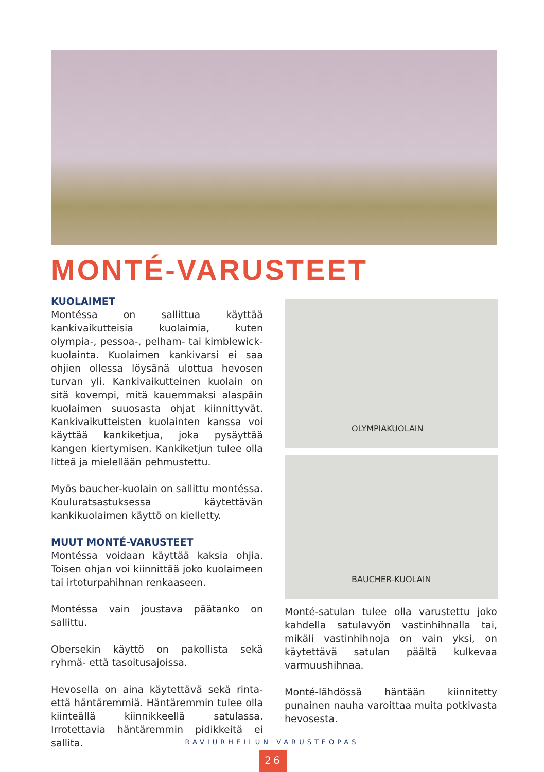MONTÉ-VARUSTEET
KUOLAIMET
Montéssa on sallittua käyttää kankivaikutteisia kuolaimia, kuten olympia-, pessoa-, pelham- tai kimblewick-kuolainta. Kuolaimen kankivarsi ei saa ohjien ollessa löysänä ulottua hevosen turvan yli. Kankivaikutteinen kuolain on sitä kovempi, mitä kauemmaksi alaspäin kuolaimen suuosasta ohjat kiinnittyvät. Kankivaikutteisten kuolainten kanssa voi käyttää kankiketjua, joka pysäyttää kangen kiertymisen. Kankiketjun tulee olla litteä ja mielellään pehmustettu.
Myös baucher-kuolain on sallittu montéssa. Kouluratsastuksessa käytettävän kankikuolaimen käyttö on kielletty.
MUUT MONTÉ-VARUSTEET
Montéssa voidaan käyttää kaksia ohjia. Toisen ohjan voi kiinnittää joko kuolaimeen tai irtoturpahihnan renkaaseen.
Montéssa vain joustava päätanko on sallittu.
Obersekin käyttö on pakollista sekä ryhmä- että tasoitusajoissa.
Hevosella on aina käytettävä sekä rinta- että häntäremmiä. Häntäremmin tulee olla kiinteällä kiinnikkeellä satulassa. Irrotettavia häntäremmin pidikkeitä ei sallita.
OLYMPIAKUOLAIN
BAUCHER-KUOLAIN
Monté-satulan tulee olla varustettu joko kahdella satulavyön vastinhihnalla tai, mikäli vastinhihnoja on vain yksi, on käytettävä satulan päältä kulkevaa varmuushihnaa.
Monté-lähdössä häntään kiinnitetty punainen nauha varoittaa muita potkivasta hevosesta.
RAVIURHEILUN VARUSTEOPAS
26